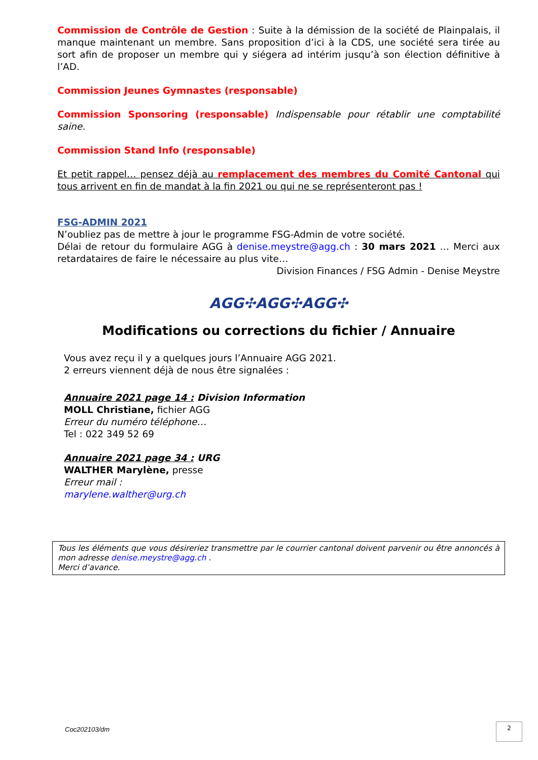Commission de Contrôle de Gestion : Suite à la démission de la société de Plainpalais, il manque maintenant un membre. Sans proposition d’ici à la CDS, une société sera tirée au sort afin de proposer un membre qui y siégera ad intérim jusqu’à son élection définitive à l’AD.
Commission Jeunes Gymnastes (responsable)
Commission Sponsoring (responsable) Indispensable pour rétablir une comptabilité saine.
Commission Stand Info (responsable)
Et petit rappel… pensez déjà au remplacement des membres du Comité Cantonal qui tous arrivent en fin de mandat à la fin 2021 ou qui ne se représenteront pas !
FSG-ADMIN 2021
N’oubliez pas de mettre à jour le programme FSG-Admin de votre société.
Délai de retour du formulaire AGG à denise.meystre@agg.ch : 30 mars 2021 … Merci aux retardataires de faire le nécessaire au plus vite…
Division Finances / FSG Admin - Denise Meystre
AGG✣AGG✣AGG✣
Modifications ou corrections du fichier / Annuaire
Vous avez reçu il y a quelques jours l’Annuaire AGG 2021.
2 erreurs viennent déjà de nous être signalées :
Annuaire 2021 page 14 : Division Information
MOLL Christiane, fichier AGG
Erreur du numéro téléphone…
Tel : 022 349 52 69
Annuaire 2021 page 34 : URG
WALTHER Marylène, presse
Erreur mail :
marylene.walther@urg.ch
Tous les éléments que vous désireriez transmettre par le courrier cantonal doivent parvenir ou être annoncés à mon adresse denise.meystre@agg.ch .
Merci d’avance.
Coc202103/dm 2